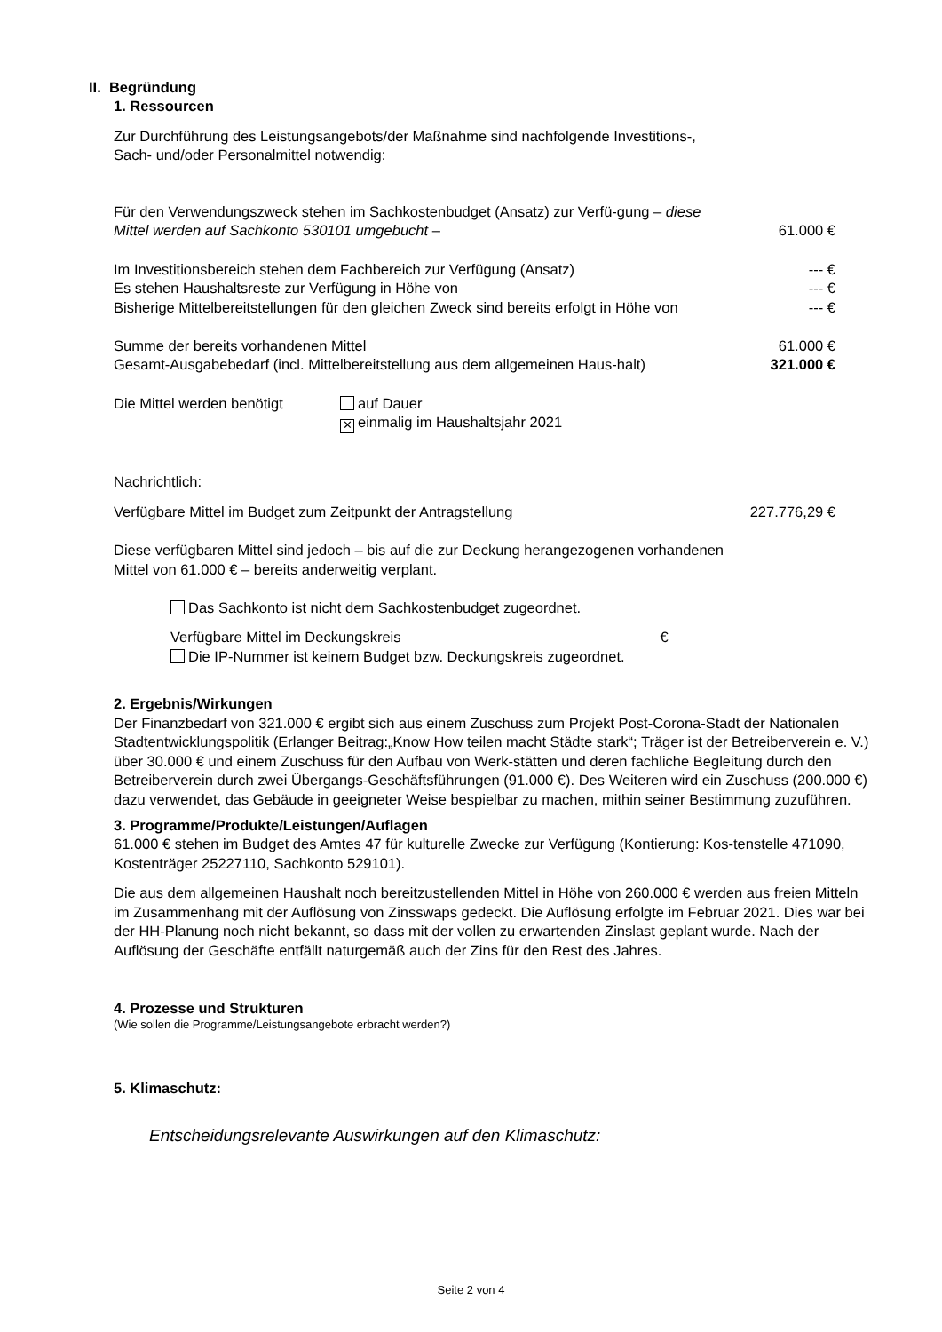II. Begründung
1. Ressourcen
Zur Durchführung des Leistungsangebots/der Maßnahme sind nachfolgende Investitions-,
Sach- und/oder Personalmittel notwendig:
Für den Verwendungszweck stehen im Sachkostenbudget (Ansatz) zur Verfü-gung – diese Mittel werden auf Sachkonto 530101 umgebucht – 61.000 €
Im Investitionsbereich stehen dem Fachbereich zur Verfügung (Ansatz) --- €
Es stehen Haushaltsreste zur Verfügung in Höhe von --- €
Bisherige Mittelbereitstellungen für den gleichen Zweck sind bereits erfolgt in Höhe von --- €
Summe der bereits vorhandenen Mittel 61.000 €
Gesamt-Ausgabebedarf (incl. Mittelbereitstellung aus dem allgemeinen Haus-halt) 321.000 €
Die Mittel werden benötigt auf Dauer
✕ einmalig im Haushaltsjahr 2021
Nachrichtlich:
Verfügbare Mittel im Budget zum Zeitpunkt der Antragstellung 227.776,29 €
Diese verfügbaren Mittel sind jedoch – bis auf die zur Deckung herangezogenen vorhandenen
Mittel von 61.000 € – bereits anderweitig verplant.
Das Sachkonto ist nicht dem Sachkostenbudget zugeordnet.
Verfügbare Mittel im Deckungskreis €
Die IP-Nummer ist keinem Budget bzw. Deckungskreis zugeordnet.
2. Ergebnis/Wirkungen
Der Finanzbedarf von 321.000 € ergibt sich aus einem Zuschuss zum Projekt Post-Corona-Stadt der Nationalen Stadtentwicklungspolitik (Erlanger Beitrag:„Know How teilen macht Städte stark“; Träger ist der Betreiberverein e. V.) über 30.000 € und einem Zuschuss für den Aufbau von Werk-stätten und deren fachliche Begleitung durch den Betreiberverein durch zwei Übergangs-Geschäftsführungen (91.000 €). Des Weiteren wird ein Zuschuss (200.000 €) dazu verwendet, das Gebäude in geeigneter Weise bespielbar zu machen, mithin seiner Bestimmung zuzuführen.
3. Programme/Produkte/Leistungen/Auflagen
61.000 € stehen im Budget des Amtes 47 für kulturelle Zwecke zur Verfügung (Kontierung: Kos-tenstelle 471090, Kostenträger 25227110, Sachkonto 529101).
Die aus dem allgemeinen Haushalt noch bereitzustellenden Mittel in Höhe von 260.000 € werden aus freien Mitteln im Zusammenhang mit der Auflösung von Zinsswaps gedeckt. Die Auflösung erfolgte im Februar 2021. Dies war bei der HH-Planung noch nicht bekannt, so dass mit der vollen zu erwartenden Zinslast geplant wurde. Nach der Auflösung der Geschäfte entfällt naturgemäß auch der Zins für den Rest des Jahres.
4. Prozesse und Strukturen
(Wie sollen die Programme/Leistungsangebote erbracht werden?)
5. Klimaschutz:
Entscheidungsrelevante Auswirkungen auf den Klimaschutz:
Seite 2 von 4